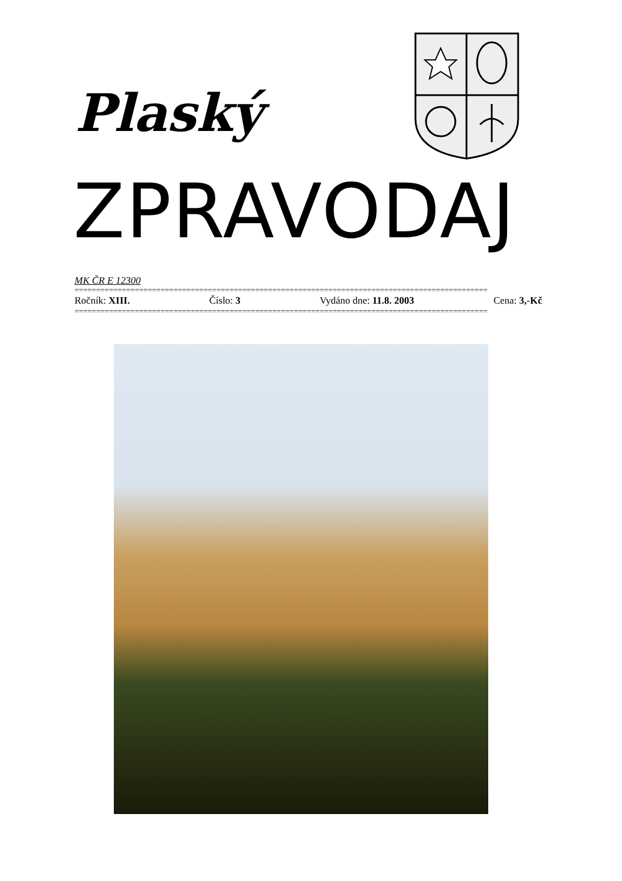Plaský
ZPRAVODAJ
MK ČR E 12300
================================================================================================
Ročník: XIII. Číslo: 3 Vydáno dne: 11.8. 2003 Cena: 3,-Kč
================================================================================================